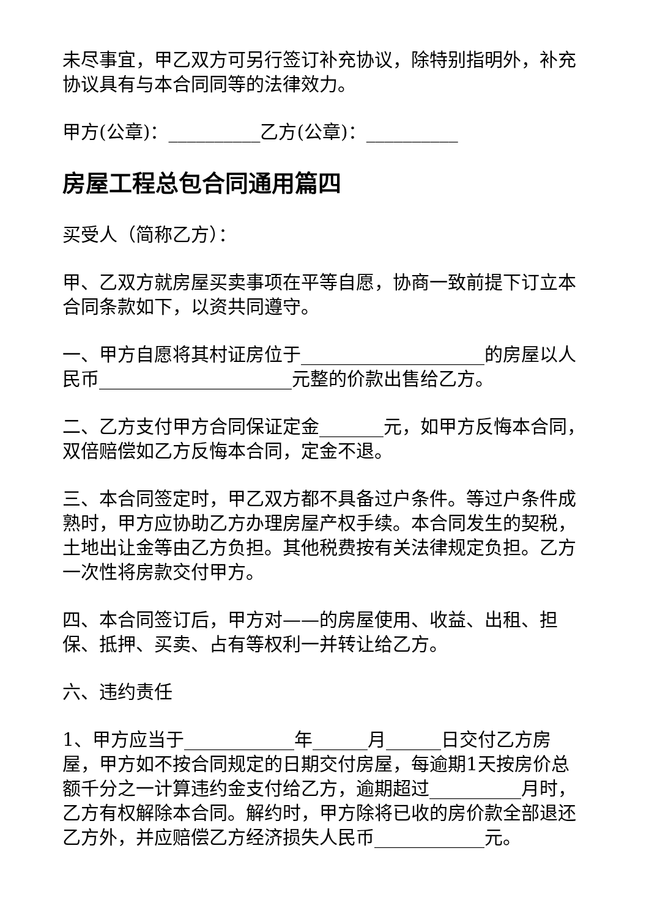未尽事宜，甲乙双方可另行签订补充协议，除特别指明外，补充协议具有与本合同同等的法律效力。
甲方(公章)：__________乙方(公章)：__________
房屋工程总包合同通用篇四
买受人（简称乙方）：
甲、乙双方就房屋买卖事项在平等自愿，协商一致前提下订立本合同条款如下，以资共同遵守。
一、甲方自愿将其村证房位于____________________的房屋以人民币_____________________元整的价款出售给乙方。
二、乙方支付甲方合同保证定金_______元，如甲方反悔本合同，双倍赔偿如乙方反悔本合同，定金不退。
三、本合同签定时，甲乙双方都不具备过户条件。等过户条件成熟时，甲方应协助乙方办理房屋产权手续。本合同发生的契税，土地出让金等由乙方负担。其他税费按有关法律规定负担。乙方一次性将房款交付甲方。
四、本合同签订后，甲方对——的房屋使用、收益、出租、担保、抵押、买卖、占有等权利一并转让给乙方。
六、违约责任
1、甲方应当于____________年______月______日交付乙方房屋，甲方如不按合同规定的日期交付房屋，每逾期1天按房价总额千分之一计算违约金支付给乙方，逾期超过__________月时，乙方有权解除本合同。解约时，甲方除将已收的房价款全部退还乙方外，并应赔偿乙方经济损失人民币____________元。